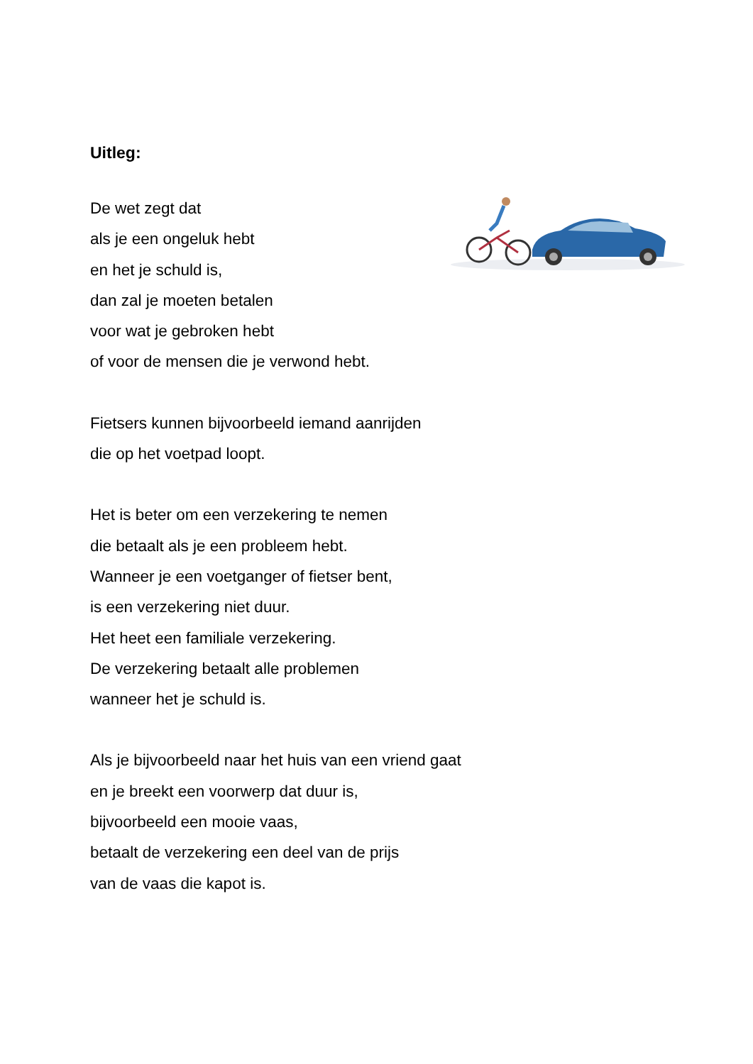Uitleg:
De wet zegt dat
als je een ongeluk hebt
en het je schuld is,
dan zal je moeten betalen
voor wat je gebroken hebt
of voor de mensen die je verwond hebt.
Fietsers kunnen bijvoorbeeld iemand aanrijden
die op het voetpad loopt.
Het is beter om een verzekering te nemen
die betaalt als je een probleem hebt.
Wanneer je een voetganger of fietser bent,
is een verzekering niet duur.
Het heet een familiale verzekering.
De verzekering betaalt alle problemen
wanneer het je schuld is.
Als je bijvoorbeeld naar het huis van een vriend gaat
en je breekt een voorwerp dat duur is,
bijvoorbeeld een mooie vaas,
betaalt de verzekering een deel van de prijs
van de vaas die kapot is.